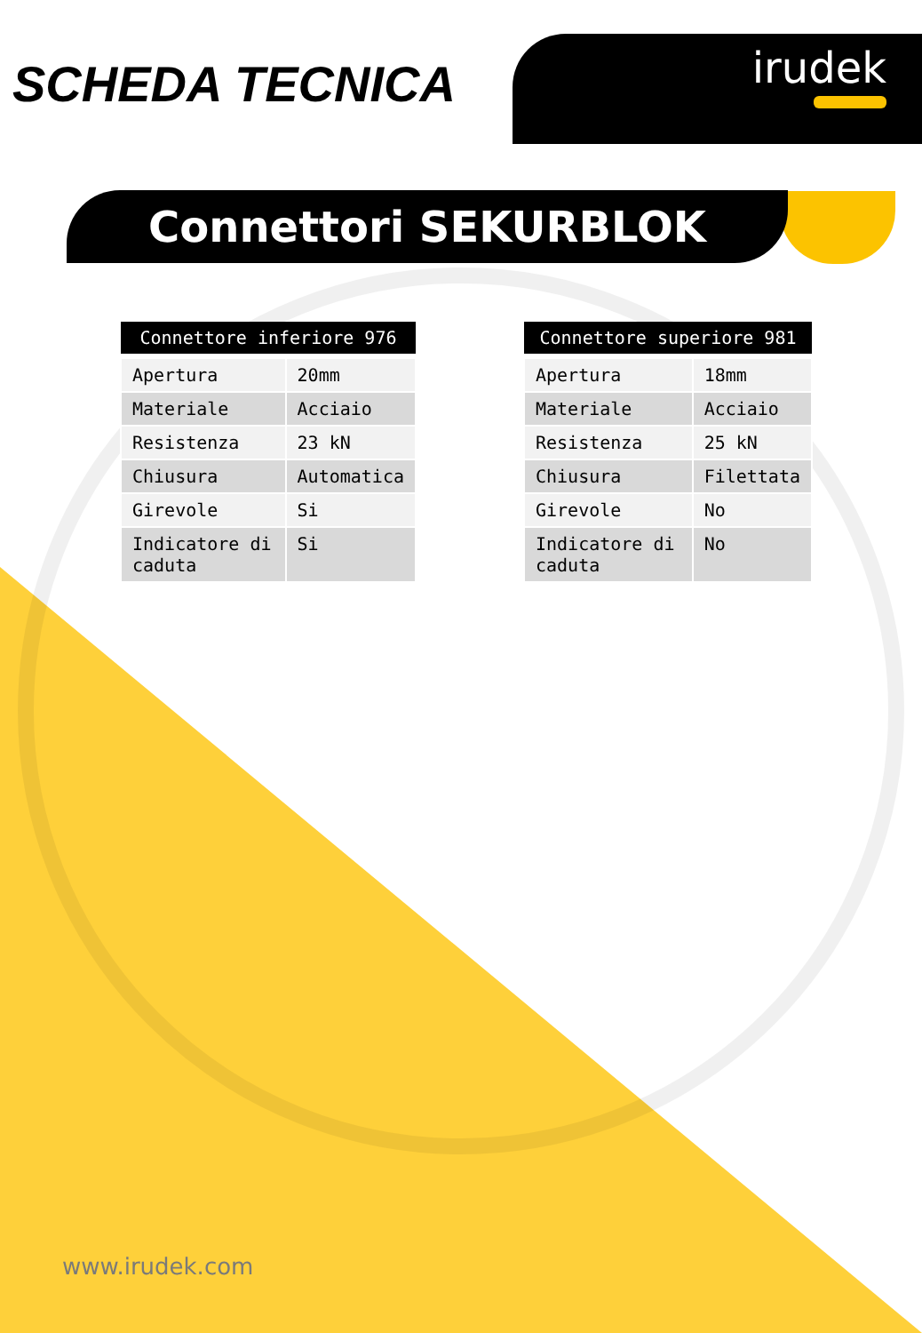SCHEDA TECNICA irudek
Connettori SEKURBLOK
| Connettore inferiore 976 | |
| --- | --- |
| Apertura | 20mm |
| Materiale | Acciaio |
| Resistenza | 23 kN |
| Chiusura | Automatica |
| Girevole | Si |
| Indicatore di caduta | Si |
| Connettore superiore 981 | |
| --- | --- |
| Apertura | 18mm |
| Materiale | Acciaio |
| Resistenza | 25 kN |
| Chiusura | Filettata |
| Girevole | No |
| Indicatore di caduta | No |
www.irudek.com